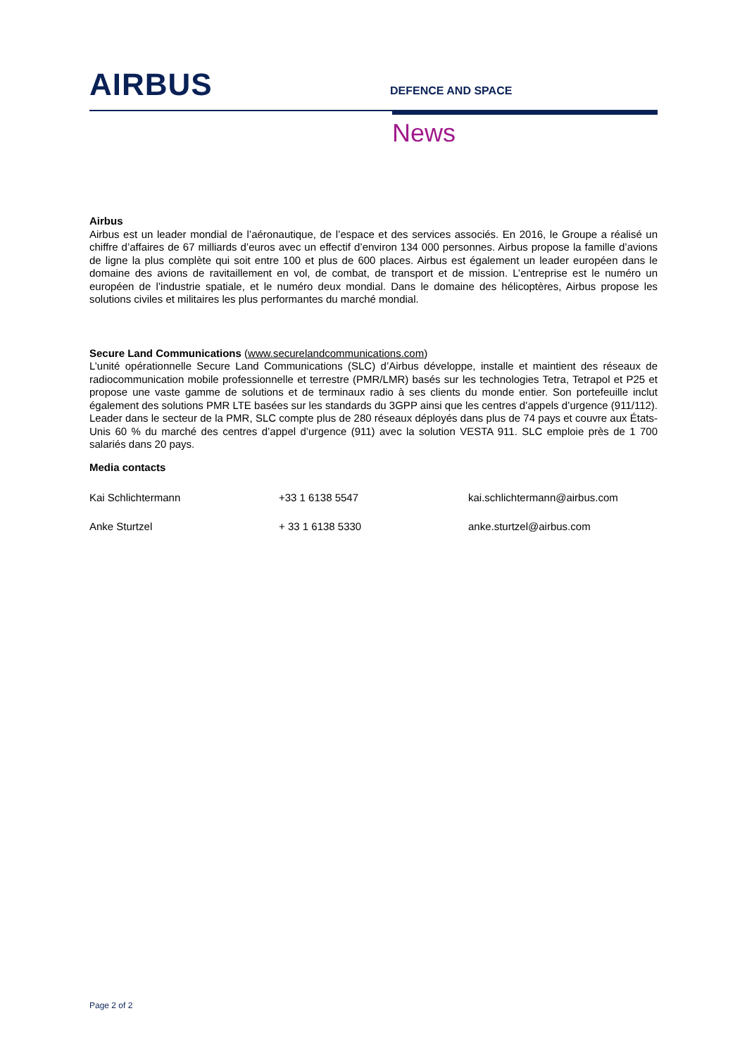AIRBUS
DEFENCE AND SPACE
News
Airbus
Airbus est un leader mondial de l’aéronautique, de l’espace et des services associés. En 2016, le Groupe a réalisé un chiffre d’affaires de 67 milliards d’euros avec un effectif d’environ 134 000 personnes. Airbus propose la famille d’avions de ligne la plus complète qui soit entre 100 et plus de 600 places. Airbus est également un leader européen dans le domaine des avions de ravitaillement en vol, de combat, de transport et de mission. L’entreprise est le numéro un européen de l’industrie spatiale, et le numéro deux mondial. Dans le domaine des hélicoptères, Airbus propose les solutions civiles et militaires les plus performantes du marché mondial.
Secure Land Communications (www.securelandcommunications.com)
L’unité opérationnelle Secure Land Communications (SLC) d’Airbus développe, installe et maintient des réseaux de radiocommunication mobile professionnelle et terrestre (PMR/LMR) basés sur les technologies Tetra, Tetrapol et P25 et propose une vaste gamme de solutions et de terminaux radio à ses clients du monde entier. Son portefeuille inclut également des solutions PMR LTE basées sur les standards du 3GPP ainsi que les centres d’appels d’urgence (911/112). Leader dans le secteur de la PMR, SLC compte plus de 280 réseaux déployés dans plus de 74 pays et couvre aux États-Unis 60 % du marché des centres d’appel d’urgence (911) avec la solution VESTA 911. SLC emploie près de 1 700 salariés dans 20 pays.
Media contacts
Kai Schlichtermann +33 1 6138 5547 kai.schlichtermann@airbus.com
Anke Sturtzel + 33 1 6138 5330 anke.sturtzel@airbus.com
Page 2 of 2